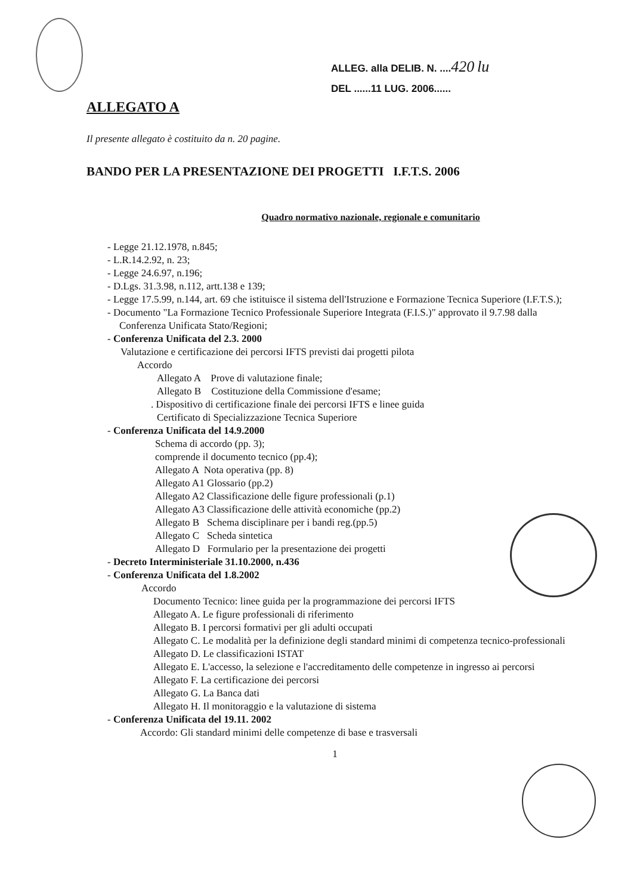ALLEG. alla DELIB. N. ....420 lu
DEL ......11 LUG. 2006......
ALLEGATO A
Il presente allegato è costituito da n. 20 pagine.
BANDO PER LA PRESENTAZIONE DEI PROGETTI I.F.T.S. 2006
Quadro normativo nazionale, regionale e comunitario
- Legge 21.12.1978, n.845;
- L.R.14.2.92, n. 23;
- Legge 24.6.97, n.196;
- D.Lgs. 31.3.98, n.112, artt.138 e 139;
- Legge 17.5.99, n.144, art. 69 che istituisce il sistema dell'Istruzione e Formazione Tecnica Superiore (I.F.T.S.);
- Documento "La Formazione Tecnico Professionale Superiore Integrata (F.I.S.)" approvato il 9.7.98 dalla Conferenza Unificata Stato/Regioni;
- Conferenza Unificata del 2.3. 2000
Valutazione e certificazione dei percorsi IFTS previsti dai progetti pilota
Accordo
Allegato A Prove di valutazione finale;
Allegato B Costituzione della Commissione d'esame;
. Dispositivo di certificazione finale dei percorsi IFTS e linee guida
Certificato di Specializzazione Tecnica Superiore
- Conferenza Unificata del 14.9.2000
Schema di accordo (pp. 3);
comprende il documento tecnico (pp.4);
Allegato A Nota operativa (pp. 8)
Allegato A1 Glossario (pp.2)
Allegato A2 Classificazione delle figure professionali (p.1)
Allegato A3 Classificazione delle attività economiche (pp.2)
Allegato B Schema disciplinare per i bandi reg.(pp.5)
Allegato C Scheda sintetica
Allegato D Formulario per la presentazione dei progetti
- Decreto Interministeriale 31.10.2000, n.436
- Conferenza Unificata del 1.8.2002
Accordo
Documento Tecnico: linee guida per la programmazione dei percorsi IFTS
Allegato A. Le figure professionali di riferimento
Allegato B. I percorsi formativi per gli adulti occupati
Allegato C. Le modalità per la definizione degli standard minimi di competenza tecnico-professionali
Allegato D. Le classificazioni ISTAT
Allegato E. L'accesso, la selezione e l'accreditamento delle competenze in ingresso ai percorsi
Allegato F. La certificazione dei percorsi
Allegato G. La Banca dati
Allegato H. Il monitoraggio e la valutazione di sistema
- Conferenza Unificata del 19.11. 2002
Accordo: Gli standard minimi delle competenze di base e trasversali
1